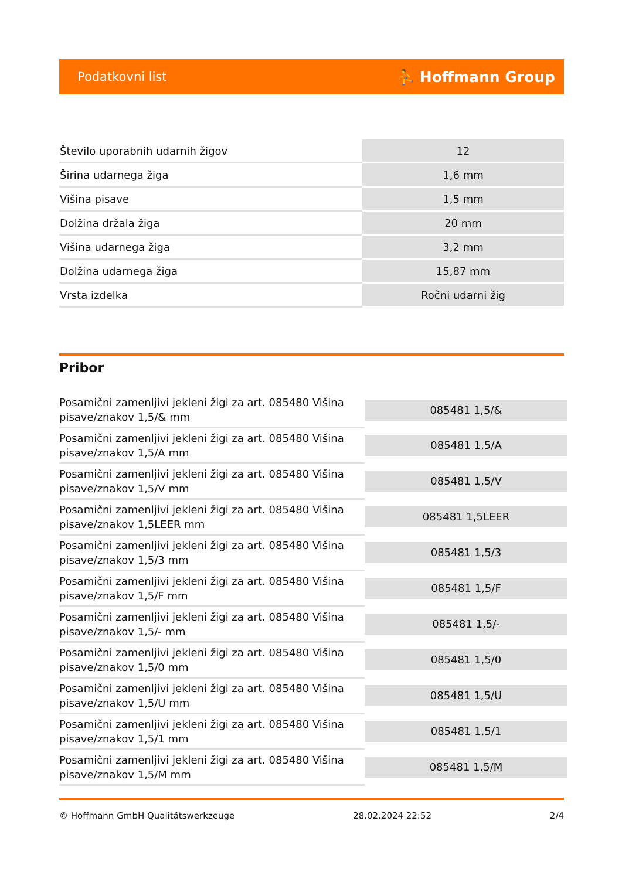Podatkovni list ⛹ Hoffmann Group
| Število uporabnih udarnih žigov | 12 |
| Širina udarnega žiga | 1,6 mm |
| Višina pisave | 1,5 mm |
| Dolžina držala žiga | 20 mm |
| Višina udarnega žiga | 3,2 mm |
| Dolžina udarnega žiga | 15,87 mm |
| Vrsta izdelka | Ročni udarni žig |
Pribor
| Posamični zamenljivi jekleni žigi za art. 085480 Višina pisave/znakov 1,5/& mm | 085481 1,5/& |
| Posamični zamenljivi jekleni žigi za art. 085480 Višina pisave/znakov 1,5/A mm | 085481 1,5/A |
| Posamični zamenljivi jekleni žigi za art. 085480 Višina pisave/znakov 1,5/V mm | 085481 1,5/V |
| Posamični zamenljivi jekleni žigi za art. 085480 Višina pisave/znakov 1,5LEER mm | 085481 1,5LEER |
| Posamični zamenljivi jekleni žigi za art. 085480 Višina pisave/znakov 1,5/3 mm | 085481 1,5/3 |
| Posamični zamenljivi jekleni žigi za art. 085480 Višina pisave/znakov 1,5/F mm | 085481 1,5/F |
| Posamični zamenljivi jekleni žigi za art. 085480 Višina pisave/znakov 1,5/- mm | 085481 1,5/- |
| Posamični zamenljivi jekleni žigi za art. 085480 Višina pisave/znakov 1,5/0 mm | 085481 1,5/0 |
| Posamični zamenljivi jekleni žigi za art. 085480 Višina pisave/znakov 1,5/U mm | 085481 1,5/U |
| Posamični zamenljivi jekleni žigi za art. 085480 Višina pisave/znakov 1,5/1 mm | 085481 1,5/1 |
| Posamični zamenljivi jekleni žigi za art. 085480 Višina pisave/znakov 1,5/M mm | 085481 1,5/M |
© Hoffmann GmbH Qualitätswerkzeuge 28.02.2024 22:52 2/4